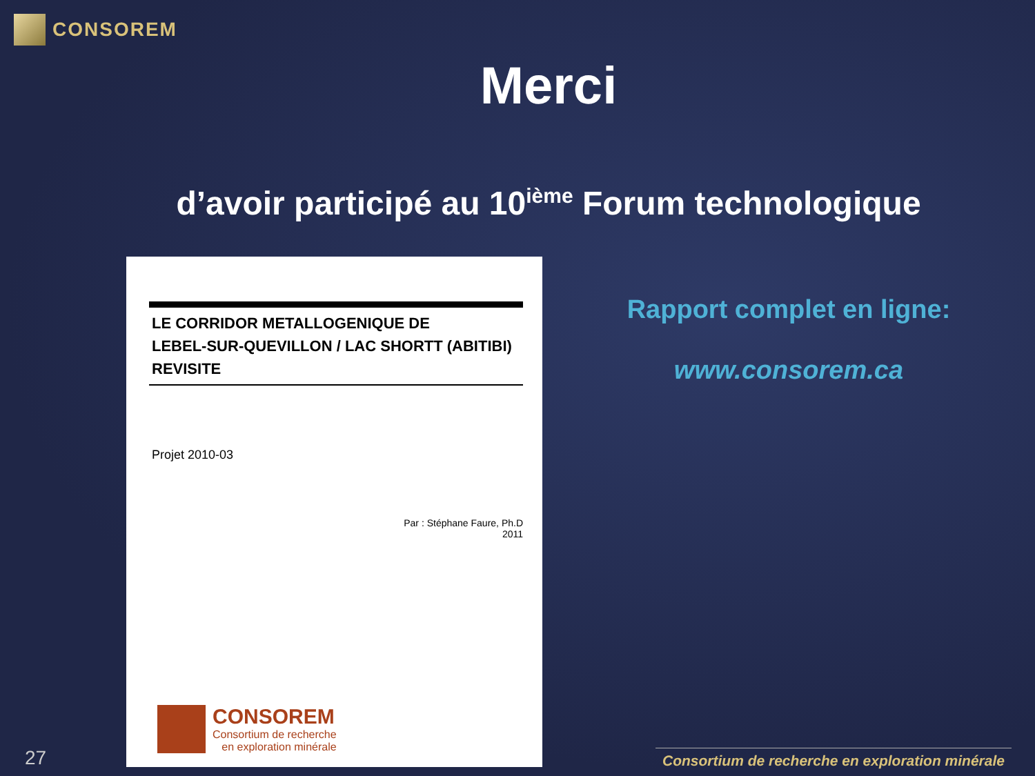CONSOREM
Merci
d’avoir participé au 10<sup>ième</sup> Forum technologique
LE CORRIDOR METALLOGENIQUE DE
LEBEL-SUR-QUEVILLON / LAC SHORTT (ABITIBI)
REVISITE
Projet 2010-03
Par : Stéphane Faure, Ph.D
2011
CONSOREM
Consortium de recherche
en exploration minérale
Rapport complet en ligne:
www.consorem.ca
27
Consortium de recherche en exploration minérale